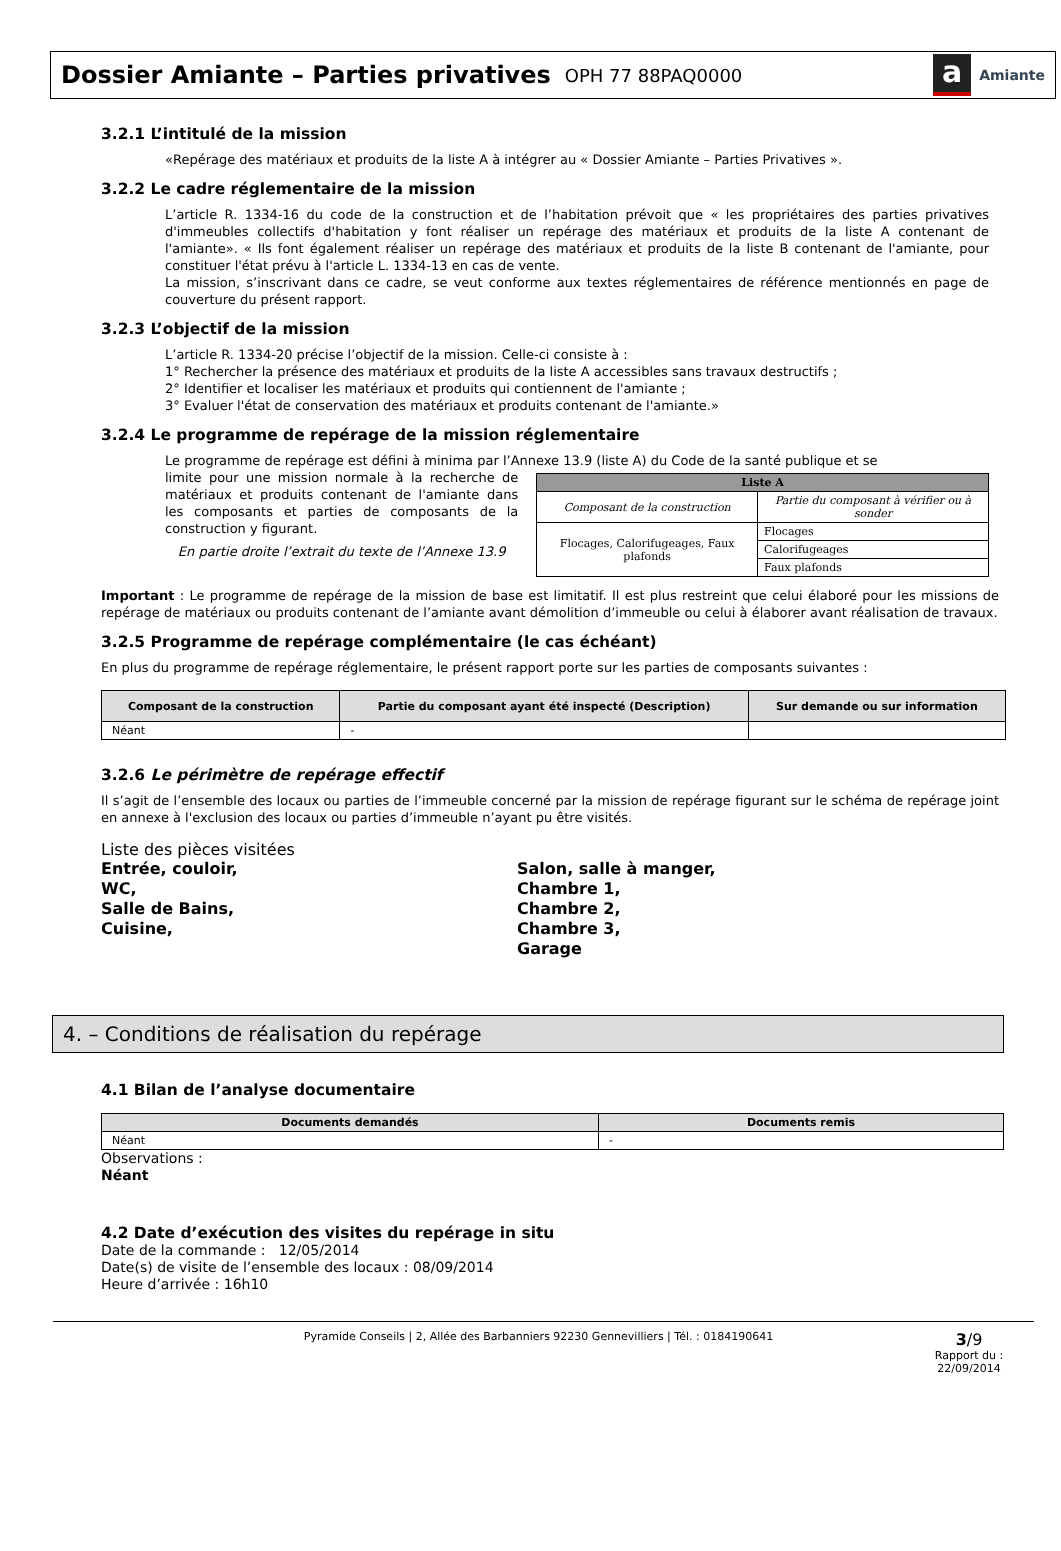Dossier Amiante – Parties privatives
OPH 77 88PAQ0000
a Amiante
3.2.1 L’intitulé de la mission
«Repérage des matériaux et produits de la liste A à intégrer au « Dossier Amiante – Parties Privatives ».
3.2.2 Le cadre réglementaire de la mission
L’article R. 1334-16 du code de la construction et de l’habitation prévoit que « les propriétaires des parties privatives d'immeubles collectifs d'habitation y font réaliser un repérage des matériaux et produits de la liste A contenant de l'amiante». « Ils font également réaliser un repérage des matériaux et produits de la liste B contenant de l'amiante, pour constituer l'état prévu à l'article L. 1334-13 en cas de vente.
La mission, s’inscrivant dans ce cadre, se veut conforme aux textes réglementaires de référence mentionnés en page de couverture du présent rapport.
3.2.3 L’objectif de la mission
L’article R. 1334-20 précise l’objectif de la mission. Celle-ci consiste à :
1° Rechercher la présence des matériaux et produits de la liste A accessibles sans travaux destructifs ;
2° Identifier et localiser les matériaux et produits qui contiennent de l'amiante ;
3° Evaluer l'état de conservation des matériaux et produits contenant de l'amiante.»
3.2.4 Le programme de repérage de la mission réglementaire
Le programme de repérage est défini à minima par l’Annexe 13.9 (liste A) du Code de la santé publique et se
limite pour une mission normale à la recherche de matériaux et produits contenant de l'amiante dans les composants et parties de composants de la construction y figurant.
En partie droite l’extrait du texte de l’Annexe 13.9
| Liste A | |
| --- | --- |
| Composant de la construction | Partie du composant à vérifier ou à sonder |
| Flocages, Calorifugeages, Faux plafonds | Flocages |
| | Calorifugeages |
| | Faux plafonds |
Important : Le programme de repérage de la mission de base est limitatif. Il est plus restreint que celui élaboré pour les missions de repérage de matériaux ou produits contenant de l’amiante avant démolition d’immeuble ou celui à élaborer avant réalisation de travaux.
3.2.5 Programme de repérage complémentaire (le cas échéant)
En plus du programme de repérage réglementaire, le présent rapport porte sur les parties de composants suivantes :
| Composant de la construction | Partie du composant ayant été inspecté (Description) | Sur demande ou sur information |
| --- | --- | --- |
| Néant | - | |
3.2.6 Le périmètre de repérage effectif
Il s’agit de l’ensemble des locaux ou parties de l’immeuble concerné par la mission de repérage figurant sur le schéma de repérage joint en annexe à l'exclusion des locaux ou parties d’immeuble n’ayant pu être visités.
Liste des pièces visitées
Entrée, couloir,
WC,
Salle de Bains,
Cuisine,
Salon, salle à manger,
Chambre 1,
Chambre 2,
Chambre 3,
Garage
4. – Conditions de réalisation du repérage
4.1 Bilan de l’analyse documentaire
| Documents demandés | Documents remis |
| --- | --- |
| Néant | - |
Observations :
Néant
4.2 Date d’exécution des visites du repérage in situ
Date de la commande : 12/05/2014
Date(s) de visite de l’ensemble des locaux : 08/09/2014
Heure d’arrivée : 16h10
Pyramide Conseils | 2, Allée des Barbanniers 92230 Gennevilliers | Tél. : 0184190641
3/9
Rapport du :
22/09/2014